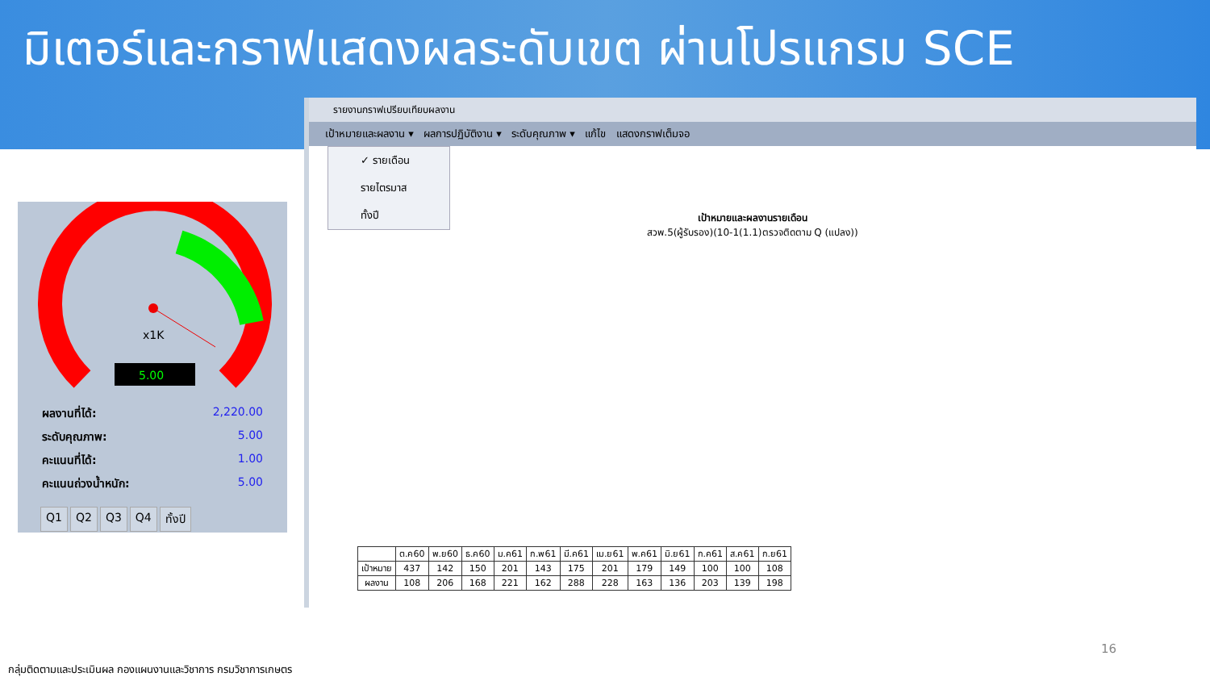มิเตอร์และกราฟแสดงผลระดับเขต ผ่านโปรแกรม SCE
x1K
5.00
ผลงานที่ได้: 2,220.00
ระดับคุณภาพ: 5.00
คะแนนที่ได้: 1.00
คะแนนถ่วงน้ำหนัก: 5.00
Q1 Q2 Q3 Q4 ทั้งปี
รายงานกราฟเปรียบเทียบผลงาน
เป้าหมายและผลงาน ▾ ผลการปฏิบัติงาน ▾ ระดับคุณภาพ ▾ แก้ไข แสดงกราฟเต็มจอ
✓ รายเดือน
รายไตรมาส
ทั้งปี
เป้าหมายและผลงานรายเดือน
สวพ.5(ผู้รับรอง)(10-1(1.1)ตรวจติดตาม Q (แปลง))
| | ต.ค60 | พ.ย60 | ธ.ค60 | ม.ค61 | ก.พ61 | มี.ค61 | เม.ย61 | พ.ค61 | มิ.ย61 | ก.ค61 | ส.ค61 | ก.ย61 |
| --- | --- | --- | --- | --- | --- | --- | --- | --- | --- | --- | --- | --- |
| เป้าหมาย | 437 | 142 | 150 | 201 | 143 | 175 | 201 | 179 | 149 | 100 | 100 | 108 |
| ผลงาน | 108 | 206 | 168 | 221 | 162 | 288 | 228 | 163 | 136 | 203 | 139 | 198 |
16
กลุ่มติดตามและประเมินผล กองแผนงานและวิชาการ กรมวิชาการเกษตร